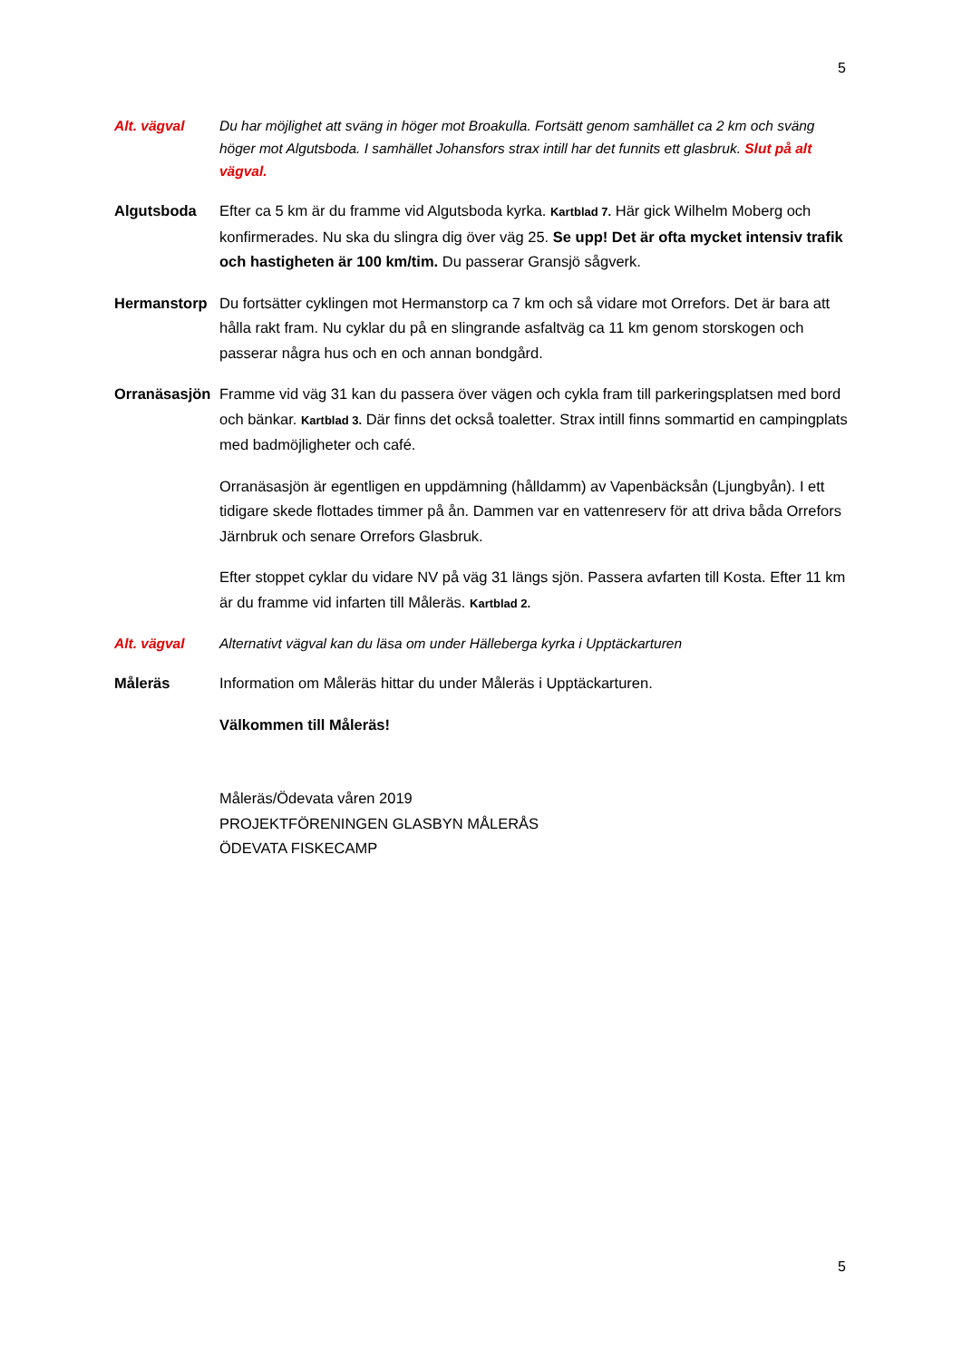5
Alt. vägval Du har möjlighet att sväng in höger mot Broakulla. Fortsätt genom samhället ca 2 km och sväng höger mot Algutsboda. I samhället Johansfors strax intill har det funnits ett glasbruk. Slut på alt vägval.
Algutsboda Efter ca 5 km är du framme vid Algutsboda kyrka. Kartblad 7. Här gick Wilhelm Moberg och konfirmerades. Nu ska du slingra dig över väg 25. Se upp! Det är ofta mycket intensiv trafik och hastigheten är 100 km/tim. Du passerar Gransjö sågverk.
Hermanstorp Du fortsätter cyklingen mot Hermanstorp ca 7 km och så vidare mot Orrefors. Det är bara att hålla rakt fram. Nu cyklar du på en slingrande asfaltväg ca 11 km genom storskogen och passerar några hus och en och annan bondgård.
Orranäsasjön
Framme vid väg 31 kan du passera över vägen och cykla fram till parkeringsplatsen med bord och bänkar. Kartblad 3. Där finns det också toaletter. Strax intill finns sommartid en campingplats med badmöjligheter och café.
Orranäsasjön är egentligen en uppdämning (hålldamm) av Vapenbäcksån (Ljungbyån). I ett tidigare skede flottades timmer på ån. Dammen var en vattenreserv för att driva båda Orrefors Järnbruk och senare Orrefors Glasbruk.
Efter stoppet cyklar du vidare NV på väg 31 längs sjön. Passera avfarten till Kosta. Efter 11 km är du framme vid infarten till Måleräs. Kartblad 2.
Alt. vägval Alternativt vägval kan du läsa om under Hälleberga kyrka i Upptäckarturen
Måleräs Information om Måleräs hittar du under Måleräs i Upptäckarturen.
Välkommen till Måleräs!
Måleräs/Ödevata våren 2019
PROJEKTFÖRENINGEN GLASBYN MÅLERÅS
ÖDEVATA FISKECAMP
5